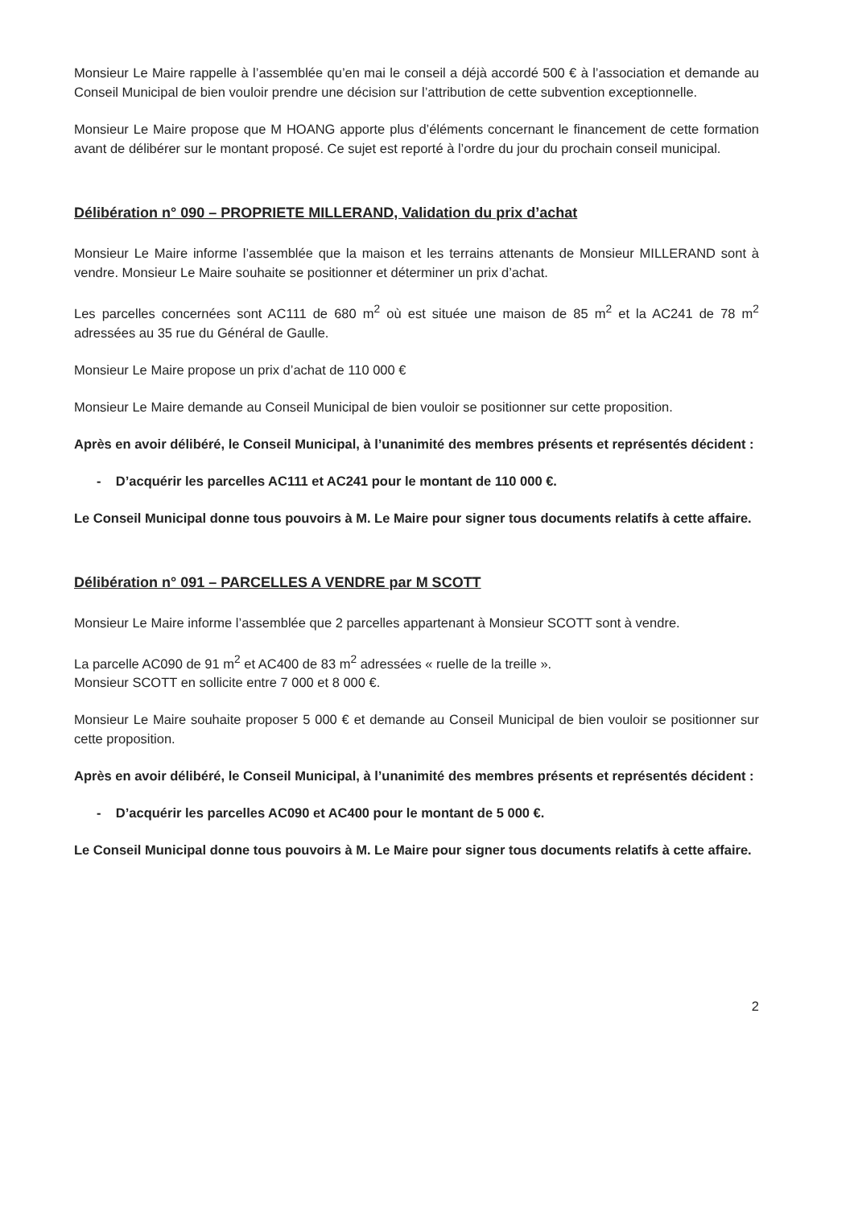Monsieur Le Maire rappelle à l’assemblée qu’en mai le conseil a déjà accordé 500 € à l’association et demande au Conseil Municipal de bien vouloir prendre une décision sur l’attribution de cette subvention exceptionnelle.
Monsieur Le Maire propose que M HOANG apporte plus d’éléments concernant le financement de cette formation avant de délibérer sur le montant proposé. Ce sujet est reporté à l’ordre du jour du prochain conseil municipal.
Délibération n° 090 – PROPRIETE MILLERAND, Validation du prix d’achat
Monsieur Le Maire informe l’assemblée que la maison et les terrains attenants de Monsieur MILLERAND sont à vendre. Monsieur Le Maire souhaite se positionner et déterminer un prix d’achat.
Les parcelles concernées sont AC111 de 680 m<sup>2</sup> où est située une maison de 85 m<sup>2</sup> et la AC241 de 78 m<sup>2</sup> adressées au 35 rue du Général de Gaulle.
Monsieur Le Maire propose un prix d’achat de 110 000 €
Monsieur Le Maire demande au Conseil Municipal de bien vouloir se positionner sur cette proposition.
Après en avoir délibéré, le Conseil Municipal, à l’unanimité des membres présents et représentés décident :
- D’acquérir les parcelles AC111 et AC241 pour le montant de 110 000 €.
Le Conseil Municipal donne tous pouvoirs à M. Le Maire pour signer tous documents relatifs à cette affaire.
Délibération n° 091 – PARCELLES A VENDRE par M SCOTT
Monsieur Le Maire informe l’assemblée que 2 parcelles appartenant à Monsieur SCOTT sont à vendre.
La parcelle AC090 de 91 m<sup>2</sup> et AC400 de 83 m<sup>2</sup> adressées « ruelle de la treille ».
Monsieur SCOTT en sollicite entre 7 000 et 8 000 €.
Monsieur Le Maire souhaite proposer 5 000 € et demande au Conseil Municipal de bien vouloir se positionner sur cette proposition.
Après en avoir délibéré, le Conseil Municipal, à l’unanimité des membres présents et représentés décident :
- D’acquérir les parcelles AC090 et AC400 pour le montant de 5 000 €.
Le Conseil Municipal donne tous pouvoirs à M. Le Maire pour signer tous documents relatifs à cette affaire.
2